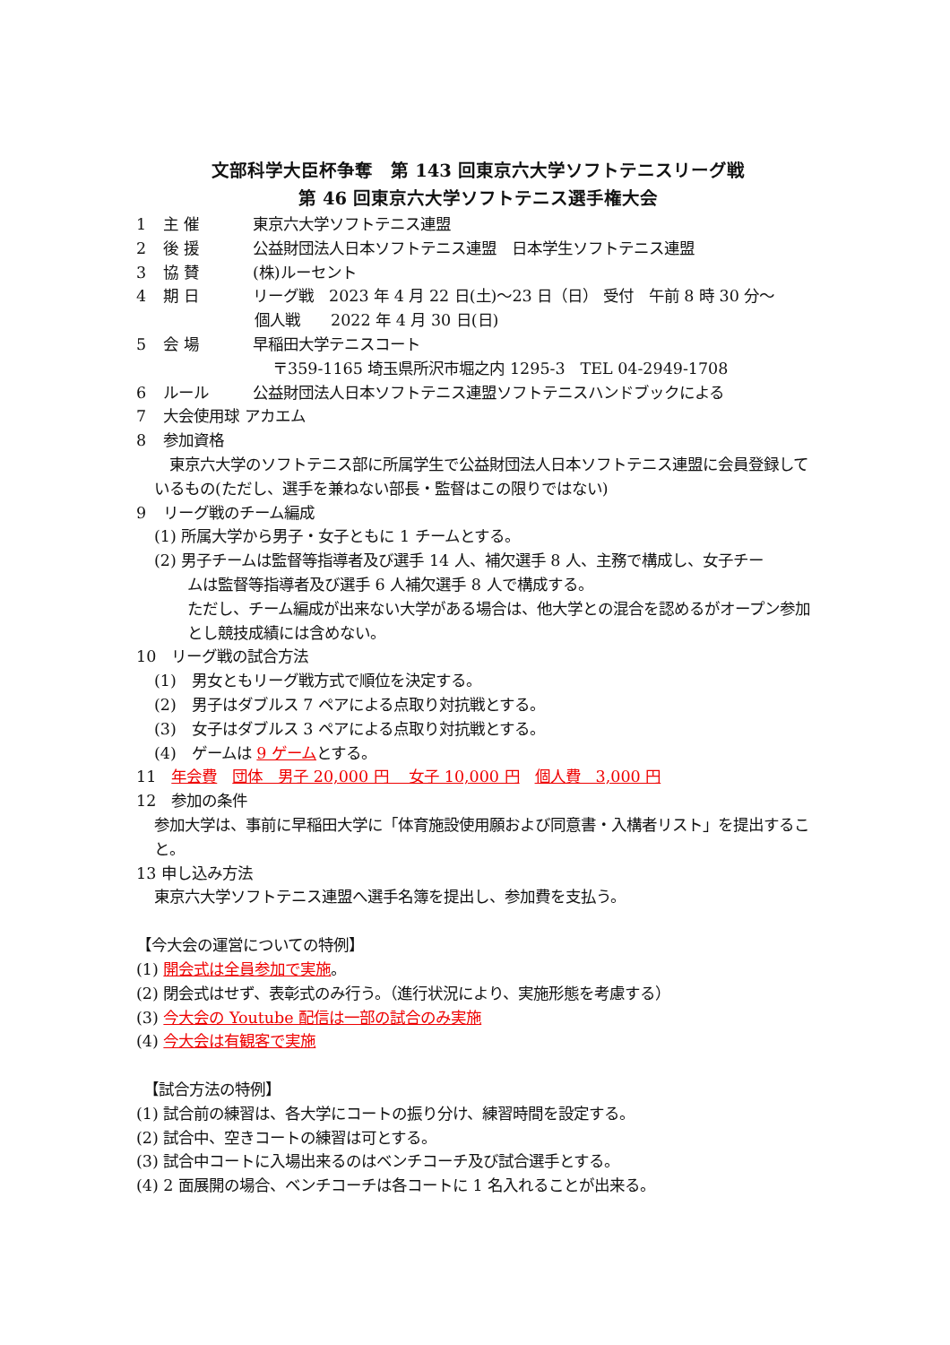文部科学大臣杯争奪　第 143 回東京六大学ソフトテニスリーグ戦
第 46 回東京六大学ソフトテニス選手権大会
1 主 催 東京六大学ソフトテニス連盟
2 後 援 公益財団法人日本ソフトテニス連盟　日本学生ソフトテニス連盟
3 協 賛 (株)ルーセント
4 期 日 リーグ戦　2023 年 4 月 22 日(土)～23 日（日） 受付　午前 8 時 30 分～
個人戦　　2022 年 4 月 30 日(日)
5 会 場 早稲田大学テニスコート
〒359-1165 埼玉県所沢市堀之内 1295-3　TEL 04-2949-1708
6 ルール 公益財団法人日本ソフトテニス連盟ソフトテニスハンドブックによる
7 大会使用球 アカエム
8 参加資格
　東京六大学のソフトテニス部に所属学生で公益財団法人日本ソフトテニス連盟に会員登録しているもの(ただし、選手を兼ねない部長・監督はこの限りではない)
9 リーグ戦のチーム編成
(1) 所属大学から男子・女子ともに 1 チームとする。
(2) 男子チームは監督等指導者及び選手 14 人、補欠選手 8 人、主務で構成し、女子チー
ムは監督等指導者及び選手 6 人補欠選手 8 人で構成する。
ただし、チーム編成が出来ない大学がある場合は、他大学との混合を認めるがオープン参加とし競技成績には含めない。
10　リーグ戦の試合方法
(1)　男女ともリーグ戦方式で順位を決定する。
(2)　男子はダブルス 7 ペアによる点取り対抗戦とする。
(3)　女子はダブルス 3 ペアによる点取り対抗戦とする。
(4)　ゲームは 9 ゲームとする。
11　年会費　団体　男子 20,000 円　 女子 10,000 円　個人費　3,000 円
12　参加の条件
参加大学は、事前に早稲田大学に「体育施設使用願および同意書・入構者リスト」を提出すること。
13 申し込み方法
東京六大学ソフトテニス連盟へ選手名簿を提出し、参加費を支払う。
【今大会の運営についての特例】
(1) 開会式は全員参加で実施。
(2) 閉会式はせず、表彰式のみ行う。（進行状況により、実施形態を考慮する）
(3) 今大会の Youtube 配信は一部の試合のみ実施
(4) 今大会は有観客で実施
　【試合方法の特例】
(1) 試合前の練習は、各大学にコートの振り分け、練習時間を設定する。
(2) 試合中、空きコートの練習は可とする。
(3) 試合中コートに入場出来るのはベンチコーチ及び試合選手とする。
(4) 2 面展開の場合、ベンチコーチは各コートに 1 名入れることが出来る。